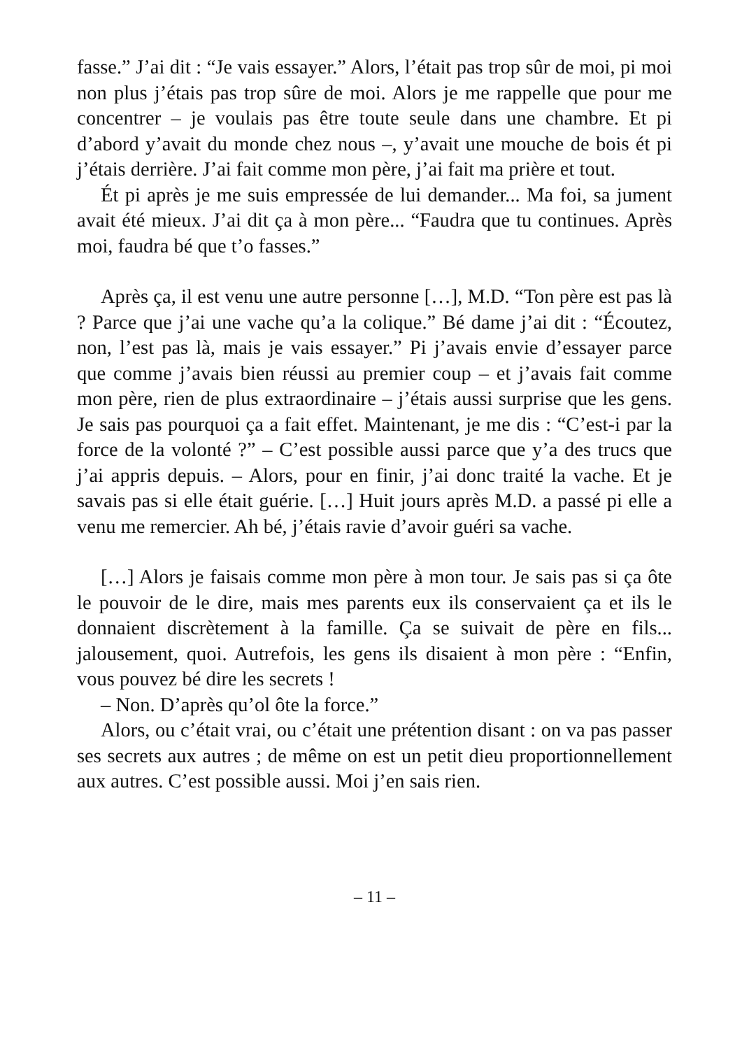fasse.” J’ai dit : “Je vais essayer.” Alors, l’était pas trop sûr de moi, pi moi non plus j’étais pas trop sûre de moi. Alors je me rappelle que pour me concentrer – je voulais pas être toute seule dans une chambre. Et pi d’abord y’avait du monde chez nous –, y’avait une mouche de bois ét pi j’étais derrière. J’ai fait comme mon père, j’ai fait ma prière et tout.
Ét pi après je me suis empressée de lui demander... Ma foi, sa jument avait été mieux. J’ai dit ça à mon père... “Faudra que tu continues. Après moi, faudra bé que t’o fasses.”
Après ça, il est venu une autre personne […], M.D. “Ton père est pas là ? Parce que j’ai une vache qu’a la colique.” Bé dame j’ai dit : “Écoutez, non, l’est pas là, mais je vais essayer.” Pi j’avais envie d’essayer parce que comme j’avais bien réussi au premier coup – et j’avais fait comme mon père, rien de plus extraordinaire – j’étais aussi surprise que les gens. Je sais pas pourquoi ça a fait effet. Maintenant, je me dis : “C’est-i par la force de la volonté ?” – C’est possible aussi parce que y’a des trucs que j’ai appris depuis. – Alors, pour en finir, j’ai donc traité la vache. Et je savais pas si elle était guérie. […] Huit jours après M.D. a passé pi elle a venu me remercier. Ah bé, j’étais ravie d’avoir guéri sa vache.
[…] Alors je faisais comme mon père à mon tour. Je sais pas si ça ôte le pouvoir de le dire, mais mes parents eux ils conservaient ça et ils le donnaient discrètement à la famille. Ça se suivait de père en fils... jalousement, quoi. Autrefois, les gens ils disaient à mon père : “Enfin, vous pouvez bé dire les secrets !
– Non. D’après qu’ol ôte la force.”
Alors, ou c’était vrai, ou c’était une prétention disant : on va pas passer ses secrets aux autres ; de même on est un petit dieu proportionnellement aux autres. C’est possible aussi. Moi j’en sais rien.
– 11 –